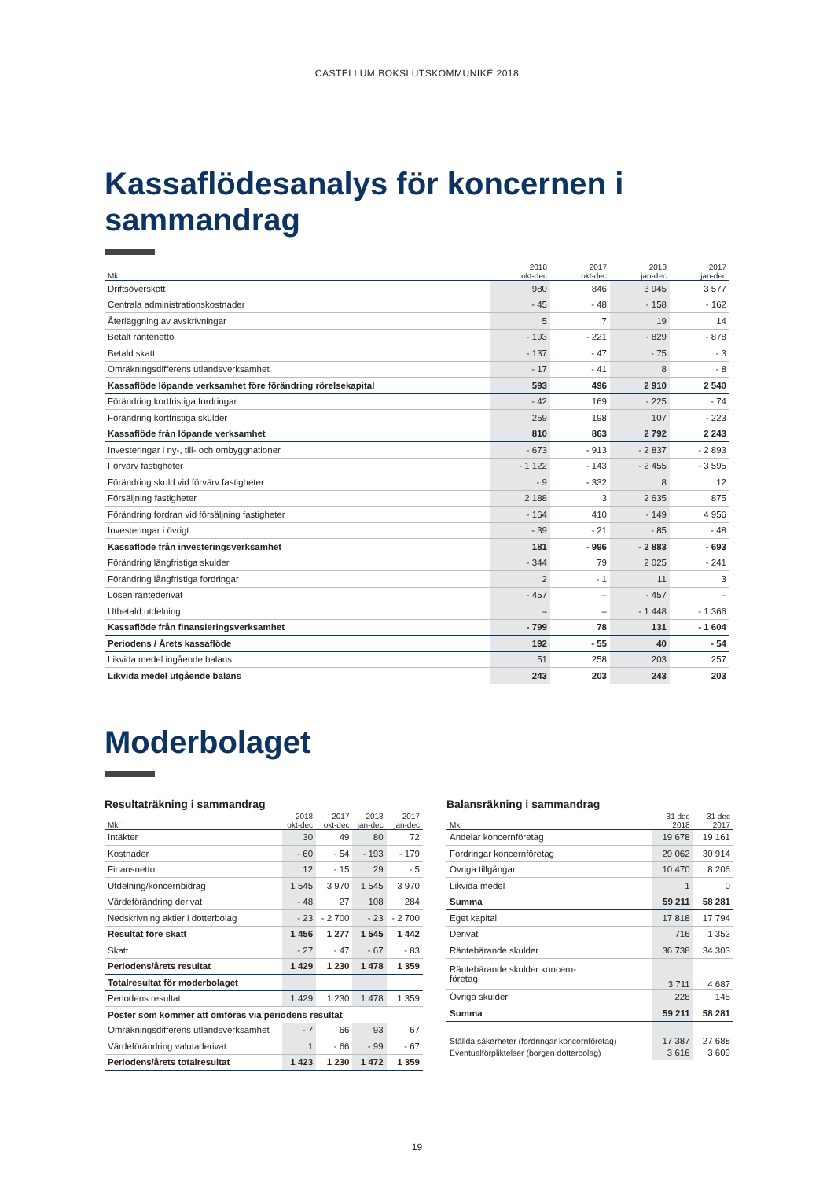CASTELLUM BOKSLUTSKOMMUNIKÉ 2018
Kassaflödesanalys för koncernen i sammandrag
| Mkr | 2018 okt-dec | 2017 okt-dec | 2018 jan-dec | 2017 jan-dec |
| --- | --- | --- | --- | --- |
| Driftsöverskott | 980 | 846 | 3 945 | 3 577 |
| Centrala administrationskostnader | - 45 | - 48 | - 158 | - 162 |
| Återläggning av avskrivningar | 5 | 7 | 19 | 14 |
| Betalt räntenetto | - 193 | - 221 | - 829 | - 878 |
| Betald skatt | - 137 | - 47 | - 75 | - 3 |
| Omräkningsdifferens utlandsverksamhet | - 17 | - 41 | 8 | - 8 |
| Kassaflöde löpande verksamhet före förändring rörelsekapital | 593 | 496 | 2 910 | 2 540 |
| Förändring kortfristiga fordringar | - 42 | 169 | - 225 | - 74 |
| Förändring kortfristiga skulder | 259 | 198 | 107 | - 223 |
| Kassaflöde från löpande verksamhet | 810 | 863 | 2 792 | 2 243 |
| Investeringar i ny-, till- och ombyggnationer | - 673 | - 913 | - 2 837 | - 2 893 |
| Förvärv fastigheter | - 1 122 | - 143 | - 2 455 | - 3 595 |
| Förändring skuld vid förvärv fastigheter | - 9 | - 332 | 8 | 12 |
| Försäljning fastigheter | 2 188 | 3 | 2 635 | 875 |
| Förändring fordran vid försäljning fastigheter | - 164 | 410 | - 149 | 4 956 |
| Investeringar i övrigt | - 39 | - 21 | - 85 | - 48 |
| Kassaflöde från investeringsverksamhet | 181 | - 996 | - 2 883 | - 693 |
| Förändring långfristiga skulder | - 344 | 79 | 2 025 | - 241 |
| Förändring långfristiga fordringar | 2 | - 1 | 11 | 3 |
| Lösen räntederivat | - 457 | – | - 457 | – |
| Utbetald utdelning | – | – | - 1 448 | - 1 366 |
| Kassaflöde från finansieringsverksamhet | - 799 | 78 | 131 | - 1 604 |
| Periodens / Årets kassaflöde | 192 | - 55 | 40 | - 54 |
| Likvida medel ingående balans | 51 | 258 | 203 | 257 |
| Likvida medel utgående balans | 243 | 203 | 243 | 203 |
Moderbolaget
Resultaträkning i sammandrag
| Mkr | 2018 okt-dec | 2017 okt-dec | 2018 jan-dec | 2017 jan-dec |
| --- | --- | --- | --- | --- |
| Intäkter | 30 | 49 | 80 | 72 |
| Kostnader | - 60 | - 54 | - 193 | - 179 |
| Finansnetto | 12 | - 15 | 29 | - 5 |
| Utdelning/koncernbidrag | 1 545 | 3 970 | 1 545 | 3 970 |
| Värdeförändring derivat | - 48 | 27 | 108 | 284 |
| Nedskrivning aktier i dotterbolag | - 23 | - 2 700 | - 23 | - 2 700 |
| Resultat före skatt | 1 456 | 1 277 | 1 545 | 1 442 |
| Skatt | - 27 | - 47 | - 67 | - 83 |
| Periodens/årets resultat | 1 429 | 1 230 | 1 478 | 1 359 |
| Totalresultat för moderbolaget | | | | |
| Periodens resultat | 1 429 | 1 230 | 1 478 | 1 359 |
| Poster som kommer att omföras via periodens resultat | | | | |
| Omräkningsdifferens utlandsverksamhet | - 7 | 66 | 93 | 67 |
| Värdeförändring valutaderivat | 1 | - 66 | - 99 | - 67 |
| Periodens/årets totalresultat | 1 423 | 1 230 | 1 472 | 1 359 |
Balansräkning i sammandrag
| Mkr | 31 dec 2018 | 31 dec 2017 |
| --- | --- | --- |
| Andelar koncernföretag | 19 678 | 19 161 |
| Fordringar koncernföretag | 29 062 | 30 914 |
| Övriga tillgångar | 10 470 | 8 206 |
| Likvida medel | 1 | 0 |
| Summa | 59 211 | 58 281 |
| Eget kapital | 17 818 | 17 794 |
| Derivat | 716 | 1 352 |
| Räntebärande skulder | 36 738 | 34 303 |
| Räntebärande skulder koncern- företag | 3 711 | 4 687 |
| Övriga skulder | 228 | 145 |
| Summa | 59 211 | 58 281 |
| Ställda säkerheter (fordringar koncernföretag) | 17 387 | 27 688 |
| Eventualförpliktelser (borgen dotterbolag) | 3 616 | 3 609 |
19